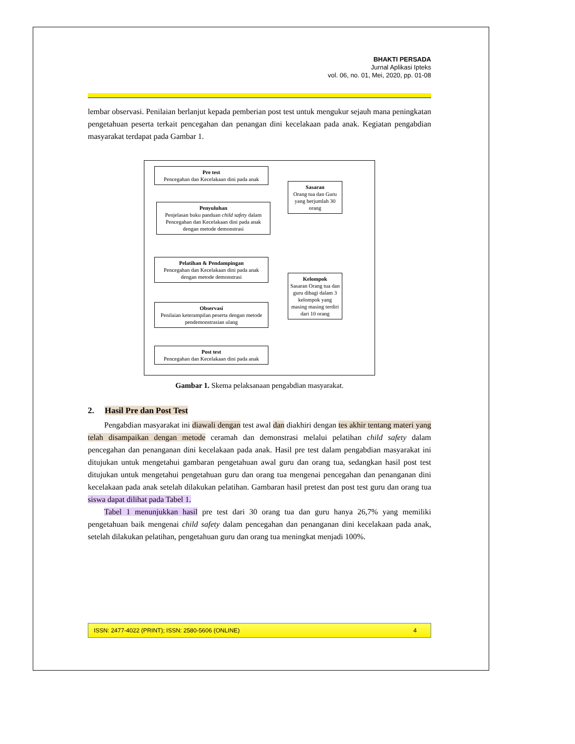BHAKTI PERSADA
Jurnal Aplikasi Ipteks
vol. 06, no. 01, Mei, 2020, pp. 01-08
lembar observasi. Penilaian berlanjut kepada pemberian post test untuk mengukur sejauh mana peningkatan pengetahuan peserta terkait pencegahan dan penangan dini kecelakaan pada anak. Kegiatan pengabdian masyarakat terdapat pada Gambar 1.
Pre test
Pencegahan dan Kecelakaan dini pada anak
Penyuluhan
Penjelasan buku panduan child safety dalam Pencegahan dan Kecelakaan dini pada anak dengan metode demonstrasi
Pelatihan & Pendampingan
Pencegahan dan Kecelakaan dini pada anak dengan metode demonstrasi
Observasi
Penilaian keterampilan peserta dengan metode pendemonstrasian ulang
Post test
Pencegahan dan Kecelakaan dini pada anak
Sasaran
Orang tua dan Guru yang berjumlah 30 orang
Kelompok
Sasaran Orang tua dan guru dibagi dalam 3 kelompok yang masing masing terdiri dari 10 orang
Gambar 1. Skema pelaksanaan pengabdian masyarakat.
2. Hasil Pre dan Post Test
Pengabdian masyarakat ini diawali dengan test awal dan diakhiri dengan tes akhir tentang materi yang telah disampaikan dengan metode ceramah dan demonstrasi melalui pelatihan child safety dalam pencegahan dan penanganan dini kecelakaan pada anak. Hasil pre test dalam pengabdian masyarakat ini ditujukan untuk mengetahui gambaran pengetahuan awal guru dan orang tua, sedangkan hasil post test ditujukan untuk mengetahui pengetahuan guru dan orang tua mengenai pencegahan dan penanganan dini kecelakaan pada anak setelah dilakukan pelatihan. Gambaran hasil pretest dan post test guru dan orang tua siswa dapat dilihat pada Tabel 1.
Tabel 1 menunjukkan hasil pre test dari 30 orang tua dan guru hanya 26,7% yang memiliki pengetahuan baik mengenai child safety dalam pencegahan dan penanganan dini kecelakaan pada anak, setelah dilakukan pelatihan, pengetahuan guru dan orang tua meningkat menjadi 100%.
ISSN: 2477-4022 (PRINT); ISSN: 2580-5606 (ONLINE) 4